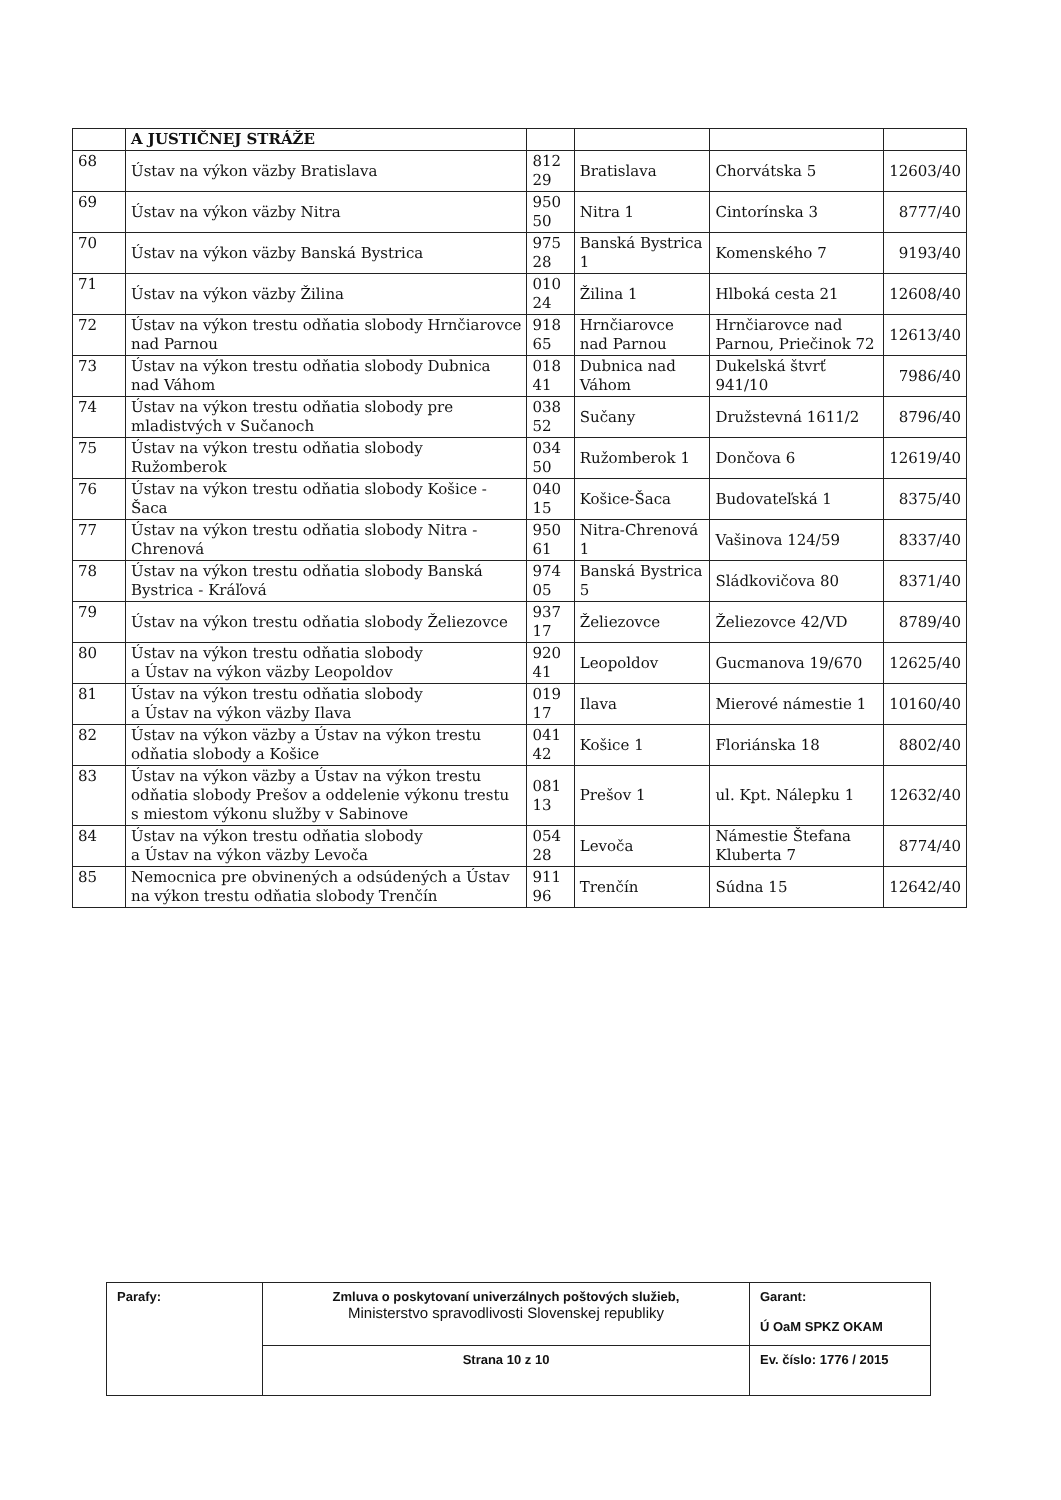| | A JUSTIČNEJ STRÁŽE | | | | |
| 68 | Ústav na výkon väzby Bratislava | 812 29 | Bratislava | Chorvátska 5 | 12603/40 |
| 69 | Ústav na výkon väzby Nitra | 950 50 | Nitra 1 | Cintorínska 3 | 8777/40 |
| 70 | Ústav na výkon väzby Banská Bystrica | 975 28 | Banská Bystrica 1 | Komenského 7 | 9193/40 |
| 71 | Ústav na výkon väzby Žilina | 010 24 | Žilina 1 | Hlboká cesta 21 | 12608/40 |
| 72 | Ústav na výkon trestu odňatia slobody Hrnčiarovce nad Parnou | 918 65 | Hrnčiarovce nad Parnou | Hrnčiarovce nad Parnou, Priečinok 72 | 12613/40 |
| 73 | Ústav na výkon trestu odňatia slobody Dubnica nad Váhom | 018 41 | Dubnica nad Váhom | Dukelská štvrť 941/10 | 7986/40 |
| 74 | Ústav na výkon trestu odňatia slobody pre mladistvých v Sučanoch | 038 52 | Sučany | Družstevná 1611/2 | 8796/40 |
| 75 | Ústav na výkon trestu odňatia slobody Ružomberok | 034 50 | Ružomberok 1 | Dončova 6 | 12619/40 |
| 76 | Ústav na výkon trestu odňatia slobody Košice - Šaca | 040 15 | Košice-Šaca | Budovateľská 1 | 8375/40 |
| 77 | Ústav na výkon trestu odňatia slobody Nitra - Chrenová | 950 61 | Nitra-Chrenová 1 | Vašinova 124/59 | 8337/40 |
| 78 | Ústav na výkon trestu odňatia slobody Banská Bystrica - Kráľová | 974 05 | Banská Bystrica 5 | Sládkovičova 80 | 8371/40 |
| 79 | Ústav na výkon trestu odňatia slobody Želiezovce | 937 17 | Želiezovce | Želiezovce 42/VD | 8789/40 |
| 80 | Ústav na výkon trestu odňatia slobody a Ústav na výkon väzby Leopoldov | 920 41 | Leopoldov | Gucmanova 19/670 | 12625/40 |
| 81 | Ústav na výkon trestu odňatia slobody a Ústav na výkon väzby Ilava | 019 17 | Ilava | Mierové námestie 1 | 10160/40 |
| 82 | Ústav na výkon väzby a Ústav na výkon trestu odňatia slobody a Košice | 041 42 | Košice 1 | Floriánska 18 | 8802/40 |
| 83 | Ústav na výkon väzby a Ústav na výkon trestu odňatia slobody Prešov a oddelenie výkonu trestu s miestom výkonu služby v Sabinove | 081 13 | Prešov 1 | ul. Kpt. Nálepku 1 | 12632/40 |
| 84 | Ústav na výkon trestu odňatia slobody a Ústav na výkon väzby Levoča | 054 28 | Levoča | Námestie Štefana Kluberta 7 | 8774/40 |
| 85 | Nemocnica pre obvinených a odsúdených a Ústav na výkon trestu odňatia slobody Trenčín | 911 96 | Trenčín | Súdna 15 | 12642/40 |
| Parafy: | Zmluva o poskytovaní univerzálnych poštových služieb, Ministerstvo spravodlivosti Slovenskej republiky | Garant: Ú OaM SPKZ OKAM |
| | Strana 10 z 10 | Ev. číslo: 1776 / 2015 |